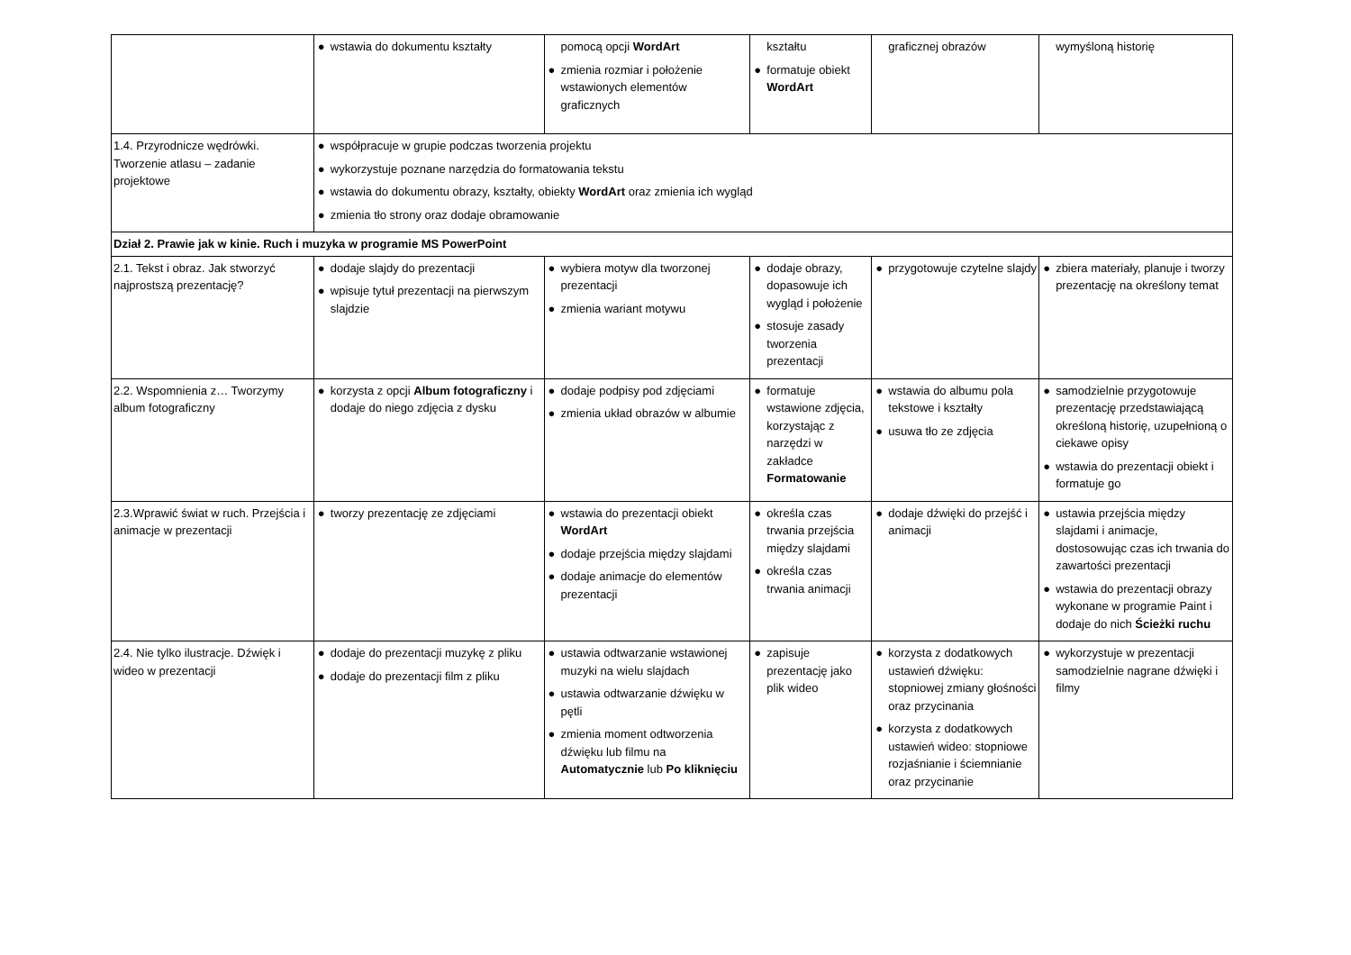| | ● wstawia do dokumentu kształty | pomocą opcji WordArt ● zmienia rozmiar i położenie wstawionych elementów graficznych | kształtu ● formatuje obiekt WordArt | graficznej obrazów | wymyśloną historię |
| 1.4. Przyrodnicze wędrówki. Tworzenie atlasu – zadanie projektowe | ● współpracuje w grupie podczas tworzenia projektu ● wykorzystuje poznane narzędzia do formatowania tekstu ● wstawia do dokumentu obrazy, kształty, obiekty WordArt oraz zmienia ich wygląd ● zmienia tło strony oraz dodaje obramowanie | | | | |
| Dział 2. Prawie jak w kinie. Ruch i muzyka w programie MS PowerPoint | | | | | |
| 2.1. Tekst i obraz. Jak stworzyć najprostszą prezentację? | ● dodaje slajdy do prezentacji ● wpisuje tytuł prezentacji na pierwszym slajdzie | ● wybiera motyw dla tworzonej prezentacji ● zmienia wariant motywu | ● dodaje obrazy, dopasowuje ich wygląd i położenie ● stosuje zasady tworzenia prezentacji | ● przygotowuje czytelne slajdy | ● zbiera materiały, planuje i tworzy prezentację na określony temat |
| 2.2. Wspomnienia z… Tworzymy album fotograficzny | ● korzysta z opcji Album fotograficzny i dodaje do niego zdjęcia z dysku | ● dodaje podpisy pod zdjęciami ● zmienia układ obrazów w albumie | ● formatuje wstawione zdjęcia, korzystając z narzędzi w zakładce Formatowanie | ● wstawia do albumu pola tekstowe i kształty ● usuwa tło ze zdjęcia | ● samodzielnie przygotowuje prezentację przedstawiającą określoną historię, uzupełnioną o ciekawe opisy ● wstawia do prezentacji obiekt i formatuje go |
| 2.3.Wprawić świat w ruch. Przejścia i animacje w prezentacji | ● tworzy prezentację ze zdjęciami | ● wstawia do prezentacji obiekt WordArt ● dodaje przejścia między slajdami ● dodaje animacje do elementów prezentacji | ● określa czas trwania przejścia między slajdami ● określa czas trwania animacji | ● dodaje dźwięki do przejść i animacji | ● ustawia przejścia między slajdami i animacje, dostosowując czas ich trwania do zawartości prezentacji ● wstawia do prezentacji obrazy wykonane w programie Paint i dodaje do nich Ścieżki ruchu |
| 2.4. Nie tylko ilustracje. Dźwięk i wideo w prezentacji | ● dodaje do prezentacji muzykę z pliku ● dodaje do prezentacji film z pliku | ● ustawia odtwarzanie wstawionej muzyki na wielu slajdach ● ustawia odtwarzanie dźwięku w pętli ● zmienia moment odtworzenia dźwięku lub filmu na Automatycznie lub Po kliknięciu | ● zapisuje prezentację jako plik wideo | ● korzysta z dodatkowych ustawień dźwięku: stopniowej zmiany głośności oraz przycinania ● korzysta z dodatkowych ustawień wideo: stopniowe rozjaśnianie i ściemnianie oraz przycinanie | ● wykorzystuje w prezentacji samodzielnie nagrane dźwięki i filmy |